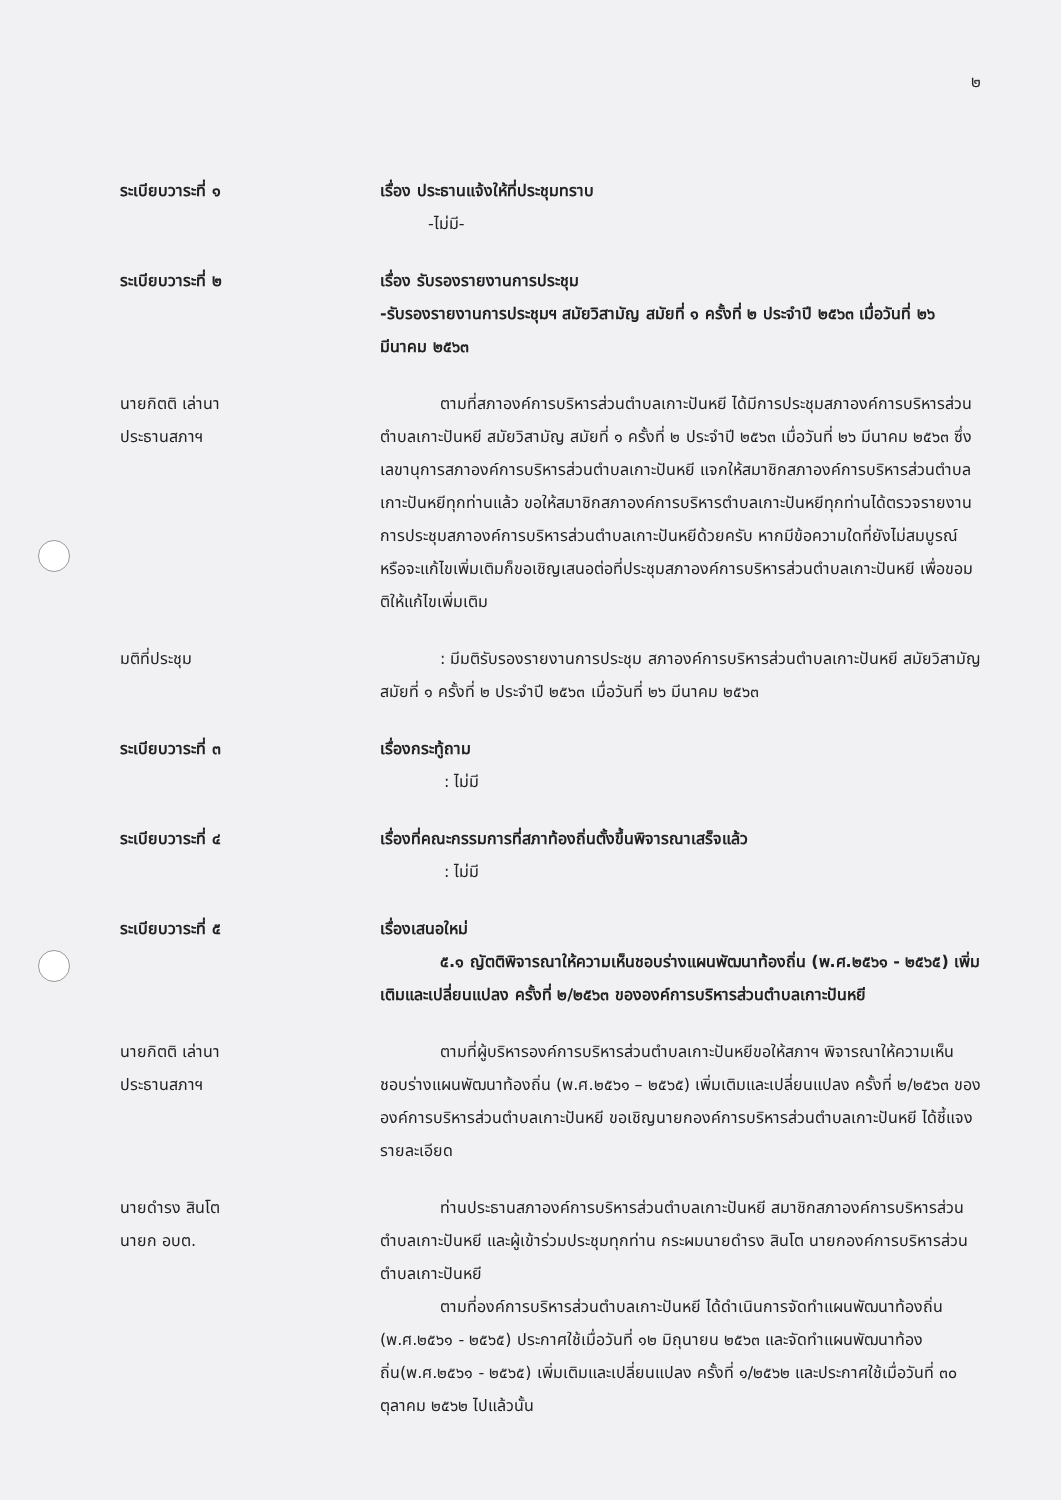๒
ระเบียบวาระที่ ๑ เรื่อง ประธานแจ้งให้ที่ประชุมทราบ
   -ไม่มี-
ระเบียบวาระที่ ๒ เรื่อง รับรองรายงานการประชุม
-รับรองรายงานการประชุมฯ สมัยวิสามัญ สมัยที่ ๑ ครั้งที่ ๒ ประจำปี ๒๕๖๓ เมื่อวันที่ ๒๖ มีนาคม ๒๕๖๓
นายกิตติ เล่านา
ประธานสภาฯ
ตามที่สภาองค์การบริหารส่วนตำบลเกาะปันหยี ได้มีการประชุมสภาองค์การบริหารส่วนตำบลเกาะปันหยี สมัยวิสามัญ สมัยที่ ๑ ครั้งที่ ๒ ประจำปี ๒๕๖๓ เมื่อวันที่ ๒๖ มีนาคม ๒๕๖๓ ซึ่งเลขานุการสภาองค์การบริหารส่วนตำบลเกาะปันหยี แจกให้สมาชิกสภาองค์การบริหารส่วนตำบลเกาะปันหยีทุกท่านแล้ว ขอให้สมาชิกสภาองค์การบริหารตำบลเกาะปันหยีทุกท่านได้ตรวจรายงานการประชุมสภาองค์การบริหารส่วนตำบลเกาะปันหยีด้วยครับ หากมีข้อความใดที่ยังไม่สมบูรณ์หรือจะแก้ไขเพิ่มเติมก็ขอเชิญเสนอต่อที่ประชุมสภาองค์การบริหารส่วนตำบลเกาะปันหยี เพื่อขอมติให้แก้ไขเพิ่มเติม
มติที่ประชุม : มีมติรับรองรายงานการประชุม สภาองค์การบริหารส่วนตำบลเกาะปันหยี สมัยวิสามัญ สมัยที่ ๑ ครั้งที่ ๒ ประจำปี ๒๕๖๓ เมื่อวันที่ ๒๖ มีนาคม ๒๕๖๓
ระเบียบวาระที่ ๓ เรื่องกระทู้ถาม
    : ไม่มี
ระเบียบวาระที่ ๔ เรื่องที่คณะกรรมการที่สภาท้องถิ่นตั้งขึ้นพิจารณาเสร็จแล้ว
    : ไม่มี
ระเบียบวาระที่ ๕ เรื่องเสนอใหม่
๕.๑ ญัตติพิจารณาให้ความเห็นชอบร่างแผนพัฒนาท้องถิ่น (พ.ศ.๒๕๖๑ - ๒๕๖๕) เพิ่มเติมและเปลี่ยนแปลง ครั้งที่ ๒/๒๕๖๓ ขององค์การบริหารส่วนตำบลเกาะปันหยี
นายกิตติ เล่านา
ประธานสภาฯ
ตามที่ผู้บริหารองค์การบริหารส่วนตำบลเกาะปันหยีขอให้สภาฯ พิจารณาให้ความเห็นชอบร่างแผนพัฒนาท้องถิ่น (พ.ศ.๒๕๖๑ – ๒๕๖๕) เพิ่มเติมและเปลี่ยนแปลง ครั้งที่ ๒/๒๕๖๓ ขององค์การบริหารส่วนตำบลเกาะปันหยี ขอเชิญนายกองค์การบริหารส่วนตำบลเกาะปันหยี ได้ชี้แจงรายละเอียด
นายดำรง สินโต
นายก อบต.
ท่านประธานสภาองค์การบริหารส่วนตำบลเกาะปันหยี สมาชิกสภาองค์การบริหารส่วนตำบลเกาะปันหยี และผู้เข้าร่วมประชุมทุกท่าน กระผมนายดำรง สินโต นายกองค์การบริหารส่วนตำบลเกาะปันหยี
ตามที่องค์การบริหารส่วนตำบลเกาะปันหยี ได้ดำเนินการจัดทำแผนพัฒนาท้องถิ่น (พ.ศ.๒๕๖๑ - ๒๕๖๕) ประกาศใช้เมื่อวันที่ ๑๒ มิถุนายน ๒๕๖๓ และจัดทำแผนพัฒนาท้องถิ่น(พ.ศ.๒๕๖๑ - ๒๕๖๕) เพิ่มเติมและเปลี่ยนแปลง ครั้งที่ ๑/๒๕๖๒ และประกาศใช้เมื่อวันที่ ๓๐ ตุลาคม ๒๕๖๒ ไปแล้วนั้น